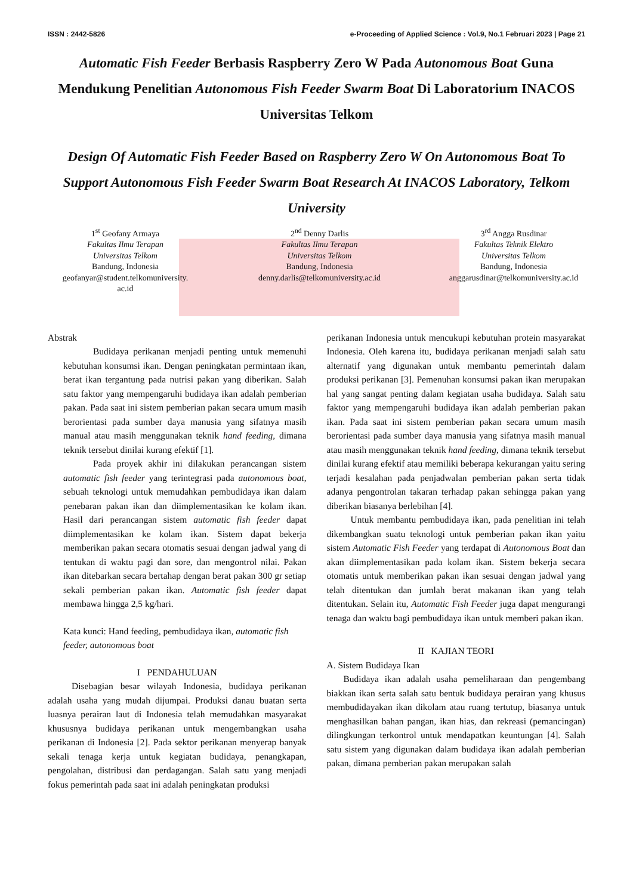ISSN : 2442-5826 e-Proceeding of Applied Science : Vol.9, No.1 Februari 2023 | Page 21
Automatic Fish Feeder Berbasis Raspberry Zero W Pada Autonomous Boat Guna Mendukung Penelitian Autonomous Fish Feeder Swarm Boat Di Laboratorium INACOS Universitas Telkom
Design Of Automatic Fish Feeder Based on Raspberry Zero W On Autonomous Boat To Support Autonomous Fish Feeder Swarm Boat Research At INACOS Laboratory, Telkom University
1<sup>st</sup> Geofany Armaya
Fakultas Ilmu Terapan
Universitas Telkom
Bandung, Indonesia
geofanyar@student.telkomuniversity.
ac.id
2<sup>nd</sup> Denny Darlis
Fakultas Ilmu Terapan
Universitas Telkom
Bandung, Indonesia
denny.darlis@telkomuniversity.ac.id
3<sup>rd</sup> Angga Rusdinar
Fakultas Teknik Elektro
Universitas Telkom
Bandung, Indonesia
anggarusdinar@telkomuniversity.ac.id
Abstrak
Budidaya perikanan menjadi penting untuk memenuhi kebutuhan konsumsi ikan. Dengan peningkatan permintaan ikan, berat ikan tergantung pada nutrisi pakan yang diberikan. Salah satu faktor yang mempengaruhi budidaya ikan adalah pemberian pakan. Pada saat ini sistem pemberian pakan secara umum masih berorientasi pada sumber daya manusia yang sifatnya masih manual atau masih menggunakan teknik hand feeding, dimana teknik tersebut dinilai kurang efektif [1].
Pada proyek akhir ini dilakukan perancangan sistem automatic fish feeder yang terintegrasi pada autonomous boat, sebuah teknologi untuk memudahkan pembudidaya ikan dalam penebaran pakan ikan dan diimplementasikan ke kolam ikan. Hasil dari perancangan sistem automatic fish feeder dapat diimplementasikan ke kolam ikan. Sistem dapat bekerja memberikan pakan secara otomatis sesuai dengan jadwal yang di tentukan di waktu pagi dan sore, dan mengontrol nilai. Pakan ikan ditebarkan secara bertahap dengan berat pakan 300 gr setiap sekali pemberian pakan ikan. Automatic fish feeder dapat membawa hingga 2,5 kg/hari.
Kata kunci: Hand feeding, pembudidaya ikan, automatic fish feeder, autonomous boat
I PENDAHULUAN
Disebagian besar wilayah Indonesia, budidaya perikanan adalah usaha yang mudah dijumpai. Produksi danau buatan serta luasnya perairan laut di Indonesia telah memudahkan masyarakat khususnya budidaya perikanan untuk mengembangkan usaha perikanan di Indonesia [2]. Pada sektor perikanan menyerap banyak sekali tenaga kerja untuk kegiatan budidaya, penangkapan, pengolahan, distribusi dan perdagangan. Salah satu yang menjadi fokus pemerintah pada saat ini adalah peningkatan produksi
perikanan Indonesia untuk mencukupi kebutuhan protein masyarakat Indonesia. Oleh karena itu, budidaya perikanan menjadi salah satu alternatif yang digunakan untuk membantu pemerintah dalam produksi perikanan [3]. Pemenuhan konsumsi pakan ikan merupakan hal yang sangat penting dalam kegiatan usaha budidaya. Salah satu faktor yang mempengaruhi budidaya ikan adalah pemberian pakan ikan. Pada saat ini sistem pemberian pakan secara umum masih berorientasi pada sumber daya manusia yang sifatnya masih manual atau masih menggunakan teknik hand feeding, dimana teknik tersebut dinilai kurang efektif atau memiliki beberapa kekurangan yaitu sering terjadi kesalahan pada penjadwalan pemberian pakan serta tidak adanya pengontrolan takaran terhadap pakan sehingga pakan yang diberikan biasanya berlebihan [4].
Untuk membantu pembudidaya ikan, pada penelitian ini telah dikembangkan suatu teknologi untuk pemberian pakan ikan yaitu sistem Automatic Fish Feeder yang terdapat di Autonomous Boat dan akan diimplementasikan pada kolam ikan. Sistem bekerja secara otomatis untuk memberikan pakan ikan sesuai dengan jadwal yang telah ditentukan dan jumlah berat makanan ikan yang telah ditentukan. Selain itu, Automatic Fish Feeder juga dapat mengurangi tenaga dan waktu bagi pembudidaya ikan untuk memberi pakan ikan.
II KAJIAN TEORI
A. Sistem Budidaya Ikan
Budidaya ikan adalah usaha pemeliharaan dan pengembang biakkan ikan serta salah satu bentuk budidaya perairan yang khusus membudidayakan ikan dikolam atau ruang tertutup, biasanya untuk menghasilkan bahan pangan, ikan hias, dan rekreasi (pemancingan) dilingkungan terkontrol untuk mendapatkan keuntungan [4]. Salah satu sistem yang digunakan dalam budidaya ikan adalah pemberian pakan, dimana pemberian pakan merupakan salah